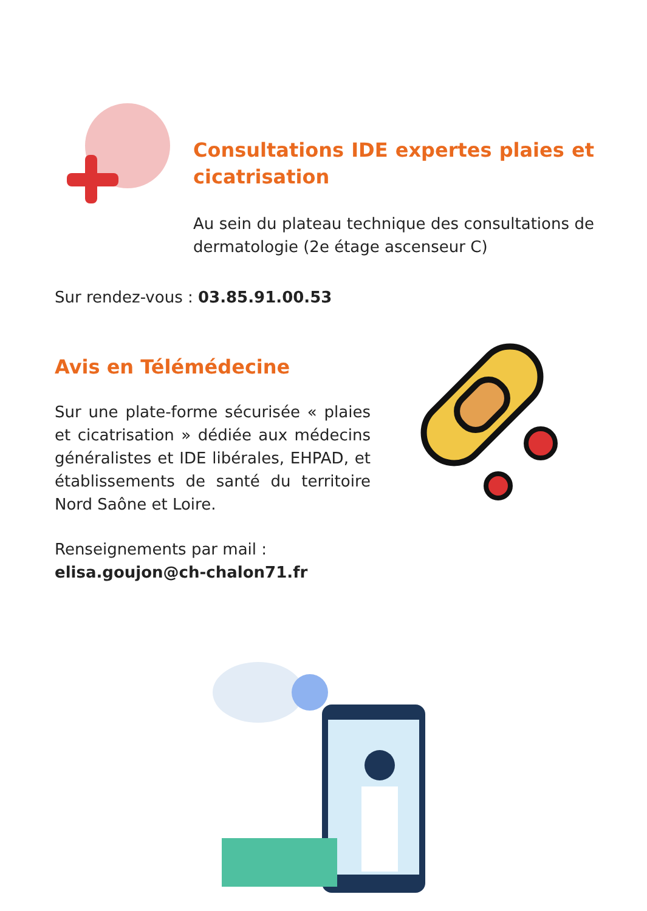Consultations IDE expertes plaies et cicatrisation
Au sein du plateau technique des consultations de dermatologie (2e étage ascenseur C)
Sur rendez-vous : 03.85.91.00.53
Avis en Télémédecine
Sur une plate-forme sécurisée « plaies et cicatrisation » dédiée aux médecins généralistes et IDE libérales, EHPAD, et établissements de santé du territoire Nord Saône et Loire.
Renseignements par mail :
elisa.goujon@ch-chalon71.fr